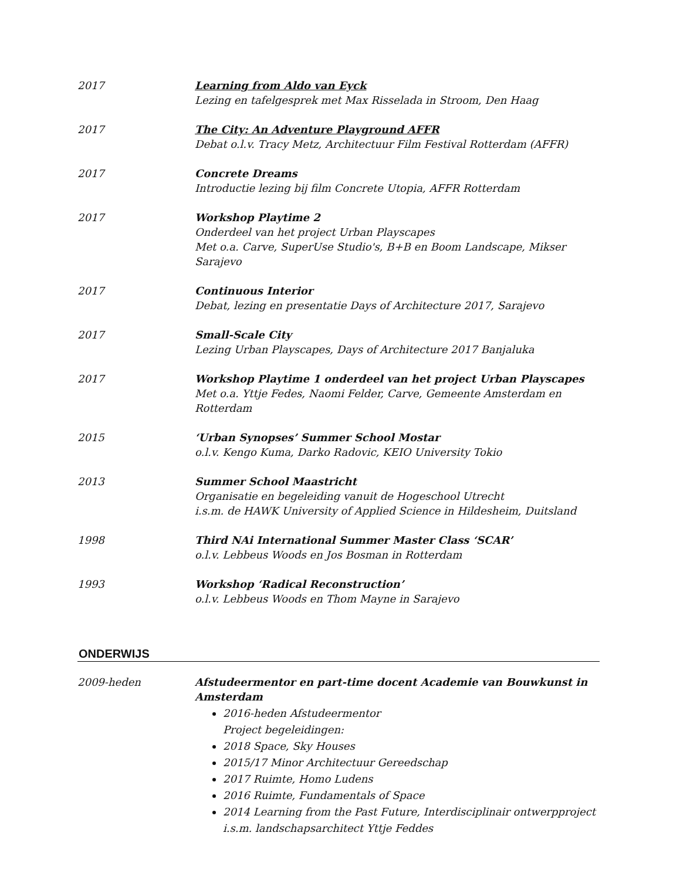2017 Learning from Aldo van Eyck
Lezing en tafelgesprek met Max Risselada in Stroom, Den Haag
2017 The City: An Adventure Playground AFFR
Debat o.l.v. Tracy Metz, Architectuur Film Festival Rotterdam (AFFR)
2017 Concrete Dreams
Introductie lezing bij film Concrete Utopia, AFFR Rotterdam
2017 Workshop Playtime 2
Onderdeel van het project Urban Playscapes
Met o.a. Carve, SuperUse Studio's, B+B en Boom Landscape, Mikser Sarajevo
2017 Continuous Interior
Debat, lezing en presentatie Days of Architecture 2017, Sarajevo
2017 Small-Scale City
Lezing Urban Playscapes, Days of Architecture 2017 Banjaluka
2017 Workshop Playtime 1 onderdeel van het project Urban Playscapes
Met o.a. Yttje Fedes, Naomi Felder, Carve, Gemeente Amsterdam en Rotterdam
2015 ‘Urban Synopses’ Summer School Mostar
o.l.v. Kengo Kuma, Darko Radovic, KEIO University Tokio
2013 Summer School Maastricht
Organisatie en begeleiding vanuit de Hogeschool Utrecht
i.s.m. de HAWK University of Applied Science in Hildesheim, Duitsland
1998 Third NAi International Summer Master Class ‘SCAR’
o.l.v. Lebbeus Woods en Jos Bosman in Rotterdam
1993 Workshop ‘Radical Reconstruction’
o.l.v. Lebbeus Woods en Thom Mayne in Sarajevo
ONDERWIJS
2009-heden Afstudeermentor en part-time docent Academie van Bouwkunst in Amsterdam
2016-heden Afstudeermentor
Project begeleidingen:
2018 Space, Sky Houses
2015/17 Minor Architectuur Gereedschap
2017 Ruimte, Homo Ludens
2016 Ruimte, Fundamentals of Space
2014 Learning from the Past Future, Interdisciplinair ontwerpproject
i.s.m. landschapsarchitect Yttje Feddes